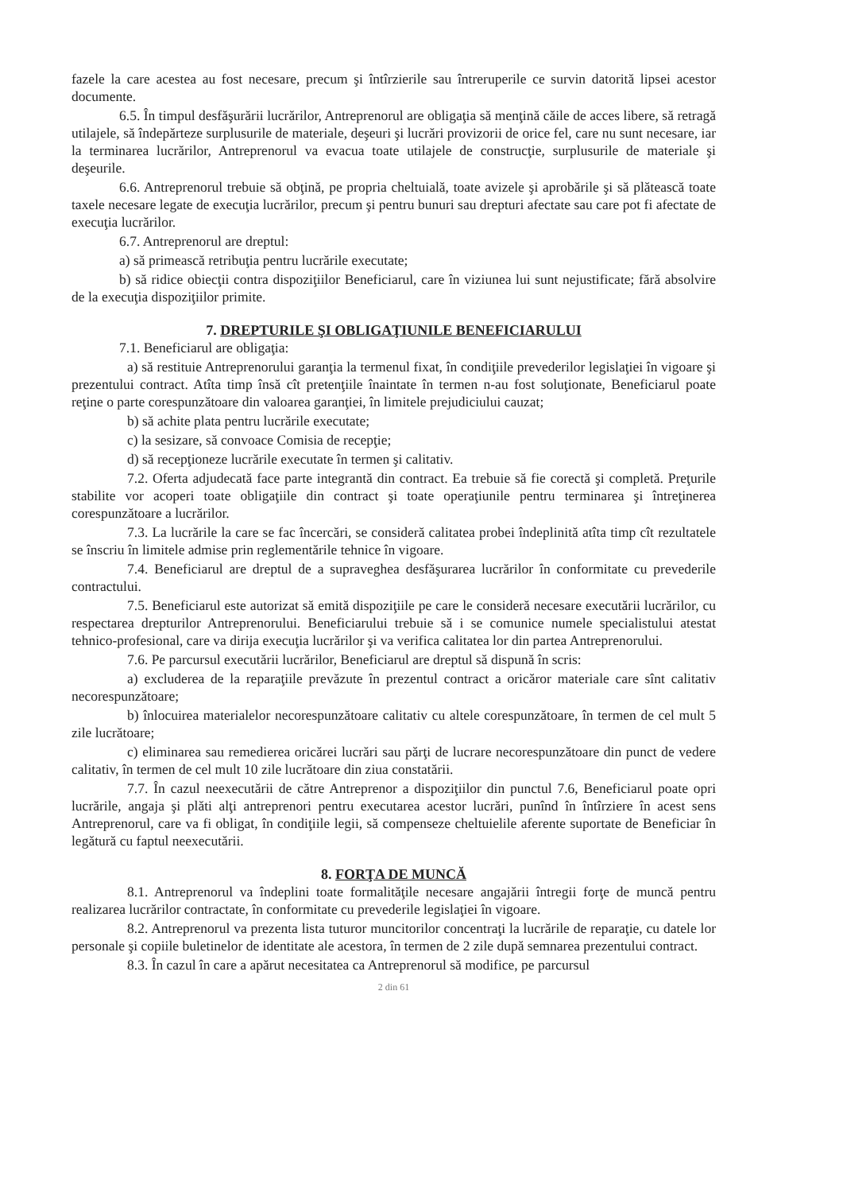fazele la care acestea au fost necesare, precum şi întîrzierile sau întreruperile ce survin datorită lipsei acestor documente.
6.5. În timpul desfăşurării lucrărilor, Antreprenorul are obligaţia să menţină căile de acces libere, să retragă utilajele, să îndepărteze surplusurile de materiale, deşeuri şi lucrări provizorii de orice fel, care nu sunt necesare, iar la terminarea lucrărilor, Antreprenorul va evacua toate utilajele de construcţie, surplusurile de materiale şi deşeurile.
6.6. Antreprenorul trebuie să obţină, pe propria cheltuială, toate avizele şi aprobările şi să plătească toate taxele necesare legate de execuţia lucrărilor, precum şi pentru bunuri sau drepturi afectate sau care pot fi afectate de execuţia lucrărilor.
6.7. Antreprenorul are dreptul:
a) să primească retribuţia pentru lucrările executate;
b) să ridice obiecţii contra dispoziţiilor Beneficiarul, care în viziunea lui sunt nejustificate; fără absolvire de la execuţia dispoziţiilor primite.
7. DREPTURILE ŞI OBLIGAŢIUNILE BENEFICIARULUI
7.1. Beneficiarul are obligaţia:
a) să restituie Antreprenorului garanţia la termenul fixat, în condiţiile prevederilor legislaţiei în vigoare şi prezentului contract. Atîta timp însă cît pretenţiile înaintate în termen n-au fost soluţionate, Beneficiarul poate reţine o parte corespunzătoare din valoarea garanţiei, în limitele prejudiciului cauzat;
b) să achite plata pentru lucrările executate;
c) la sesizare, să convoace Comisia de recepţie;
d) să recepţioneze lucrările executate în termen şi calitativ.
7.2. Oferta adjudecată face parte integrantă din contract. Ea trebuie să fie corectă şi completă. Preţurile stabilite vor acoperi toate obligaţiile din contract şi toate operaţiunile pentru terminarea şi întreţinerea corespunzătoare a lucrărilor.
7.3. La lucrările la care se fac încercări, se consideră calitatea probei îndeplinită atîta timp cît rezultatele se înscriu în limitele admise prin reglementările tehnice în vigoare.
7.4. Beneficiarul are dreptul de a supraveghea desfăşurarea lucrărilor în conformitate cu prevederile contractului.
7.5. Beneficiarul este autorizat să emită dispoziţiile pe care le consideră necesare executării lucrărilor, cu respectarea drepturilor Antreprenorului. Beneficiarului trebuie să i se comunice numele specialistului atestat tehnico-profesional, care va dirija execuţia lucrărilor şi va verifica calitatea lor din partea Antreprenorului.
7.6. Pe parcursul executării lucrărilor, Beneficiarul are dreptul să dispună în scris:
a) excluderea de la reparaţiile prevăzute în prezentul contract a oricăror materiale care sînt calitativ necorespunzătoare;
b) înlocuirea materialelor necorespunzătoare calitativ cu altele corespunzătoare, în termen de cel mult 5 zile lucrătoare;
c) eliminarea sau remedierea oricărei lucrări sau părţi de lucrare necorespunzătoare din punct de vedere calitativ, în termen de cel mult 10 zile lucrătoare din ziua constatării.
7.7. În cazul neexecutării de către Antreprenor a dispoziţiilor din punctul 7.6, Beneficiarul poate opri lucrările, angaja şi plăti alţi antreprenori pentru executarea acestor lucrări, punînd în întîrziere în acest sens Antreprenorul, care va fi obligat, în condiţiile legii, să compenseze cheltuielile aferente suportate de Beneficiar în legătură cu faptul neexecutării.
8. FORŢA DE MUNCĂ
8.1. Antreprenorul va îndeplini toate formalităţile necesare angajării întregii forţe de muncă pentru realizarea lucrărilor contractate, în conformitate cu prevederile legislaţiei în vigoare.
8.2. Antreprenorul va prezenta lista tuturor muncitorilor concentraţi la lucrările de reparaţie, cu datele lor personale şi copiile buletinelor de identitate ale acestora, în termen de 2 zile după semnarea prezentului contract.
8.3. În cazul în care a apărut necesitatea ca Antreprenorul să modifice, pe parcursul
2 din 61